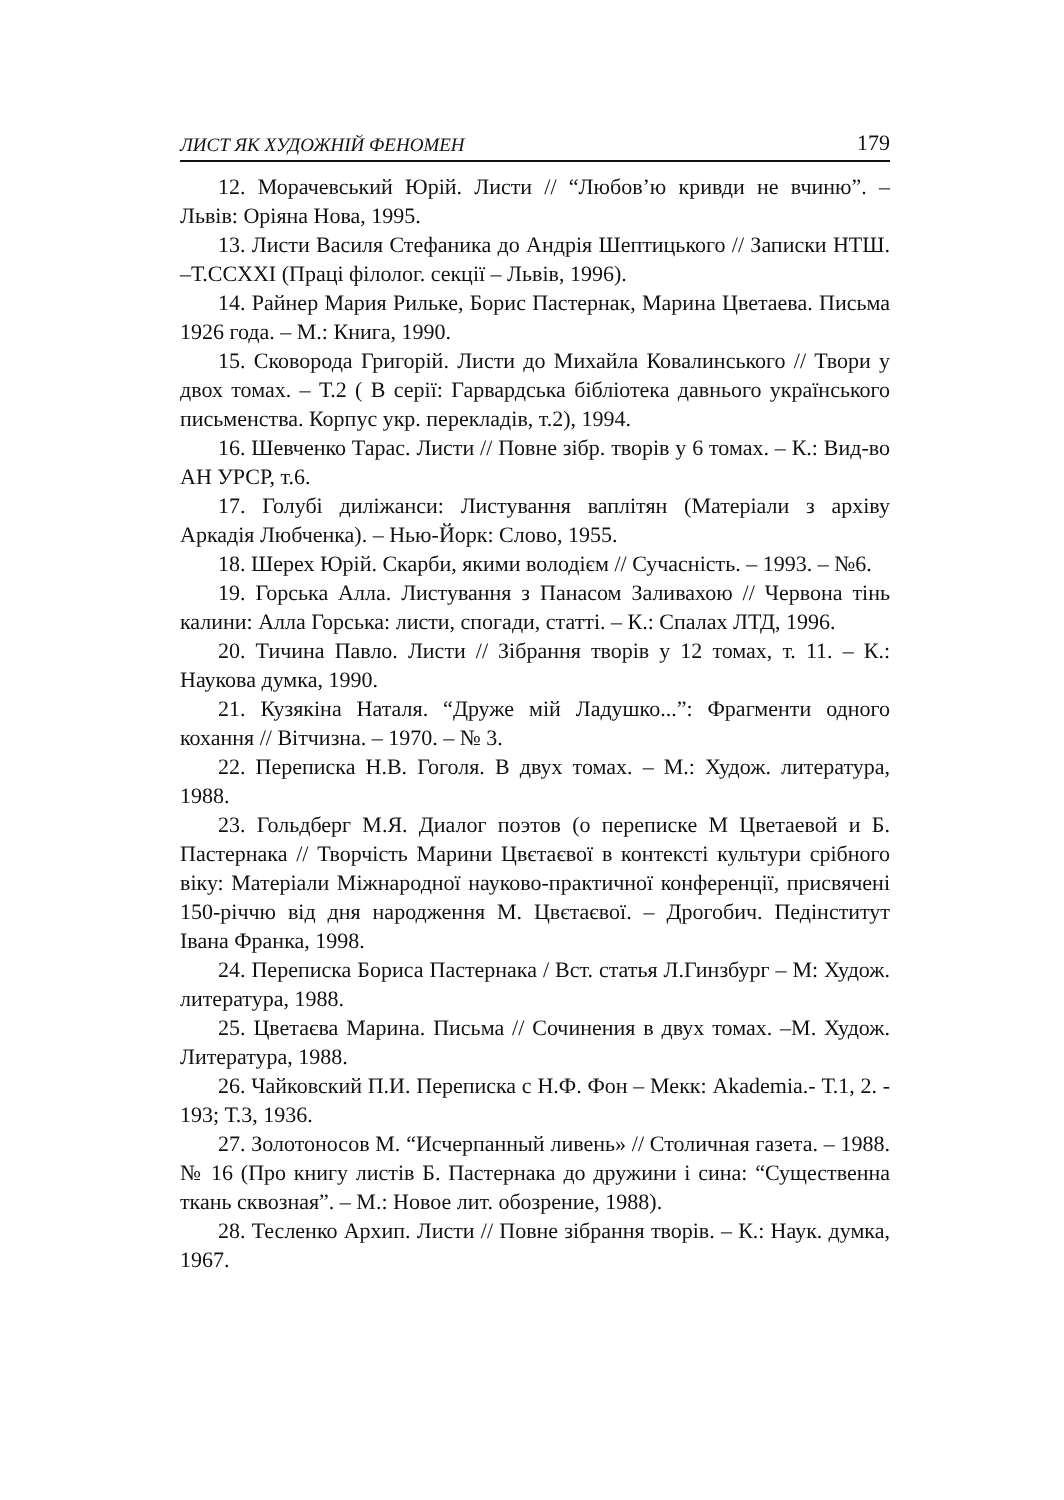ЛИСТ ЯК ХУДОЖНІЙ ФЕНОМЕН 179
12. Морачевський Юрій. Листи // “Любов’ю кривди не вчиню”. – Львів: Оріяна Нова, 1995.
13. Листи Василя Стефаника до Андрія Шептицького // Записки НТШ. –Т.CCXXI (Праці філолог. секції – Львів, 1996).
14. Райнер Мария Рильке, Борис Пастернак, Марина Цветаева. Письма 1926 года. – М.: Книга, 1990.
15. Сковорода Григорій. Листи до Михайла Ковалинського // Твори у двох томах. – Т.2 ( В серії: Гарвардська бібліотека давнього українського письменства. Корпус укр. перекладів, т.2), 1994.
16. Шевченко Тарас. Листи // Повне зібр. творів у 6 томах. – К.: Вид-во АН УРСР, т.6.
17. Голубі диліжанси: Листування ваплітян (Матеріали з архіву Аркадія Любченка). – Нью-Йорк: Слово, 1955.
18. Шерех Юрій. Скарби, якими володієм // Сучасність. – 1993. – №6.
19. Горська Алла. Листування з Панасом Заливахою // Червона тінь калини: Алла Горська: листи, спогади, статті. – К.: Спалах ЛТД, 1996.
20. Тичина Павло. Листи // Зібрання творів у 12 томах, т. 11. – К.: Наукова думка, 1990.
21. Кузякіна Наталя. “Друже мій Ладушко...”: Фрагменти одного кохання // Вітчизна. – 1970. – № 3.
22. Переписка Н.В. Гоголя. В двух томах. – М.: Худож. литература, 1988.
23. Гольдберг М.Я. Диалог поэтов (о переписке М Цветаевой и Б. Пастернака // Творчість Марини Цвєтаєвої в контексті культури срібного віку: Матеріали Міжнародної науково-практичної конференції, присвячені 150-річчю від дня народження М. Цвєтаєвої. – Дрогобич. Педінститут Івана Франка, 1998.
24. Переписка Бориса Пастернака / Вст. статья Л.Гинзбург – М: Худож. литература, 1988.
25. Цветаєва Марина. Письма // Сочинения в двух томах. –М. Худож. Литература, 1988.
26. Чайковский П.И. Переписка с Н.Ф. Фон – Мекк: Akademia.- Т.1, 2. - 193; Т.3, 1936.
27. Золотоносов М. “Исчерпанный ливень» // Столичная газета. – 1988. № 16 (Про книгу листів Б. Пастернака до дружини і сина: “Существенна ткань сквозная”. – М.: Новое лит. обозрение, 1988).
28. Тесленко Архип. Листи // Повне зібрання творів. – К.: Наук. думка, 1967.